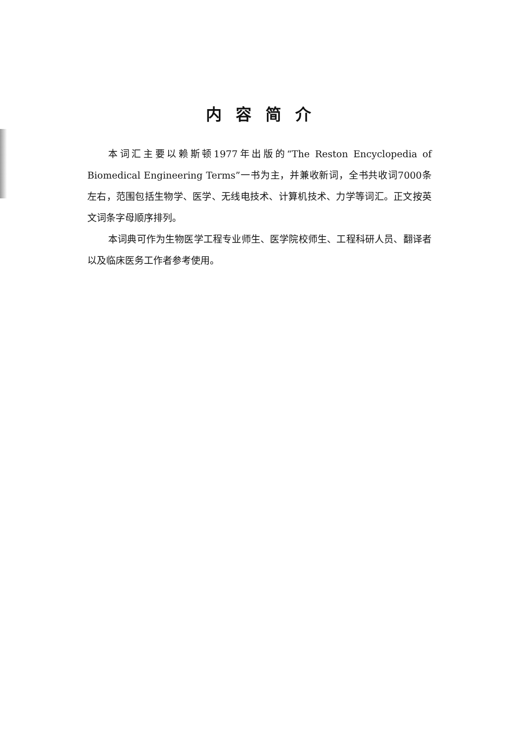内容简介
本词汇主要以赖斯顿1977年出版的“The Reston Encyclopedia of Biomedical Engineering Terms”一书为主，并兼收新词，全书共收词7000条左右，范围包括生物学、医学、无线电技术、计算机技术、力学等词汇。正文按英文词条字母顺序排列。
本词典可作为生物医学工程专业师生、医学院校师生、工程科研人员、翻译者以及临床医务工作者参考使用。